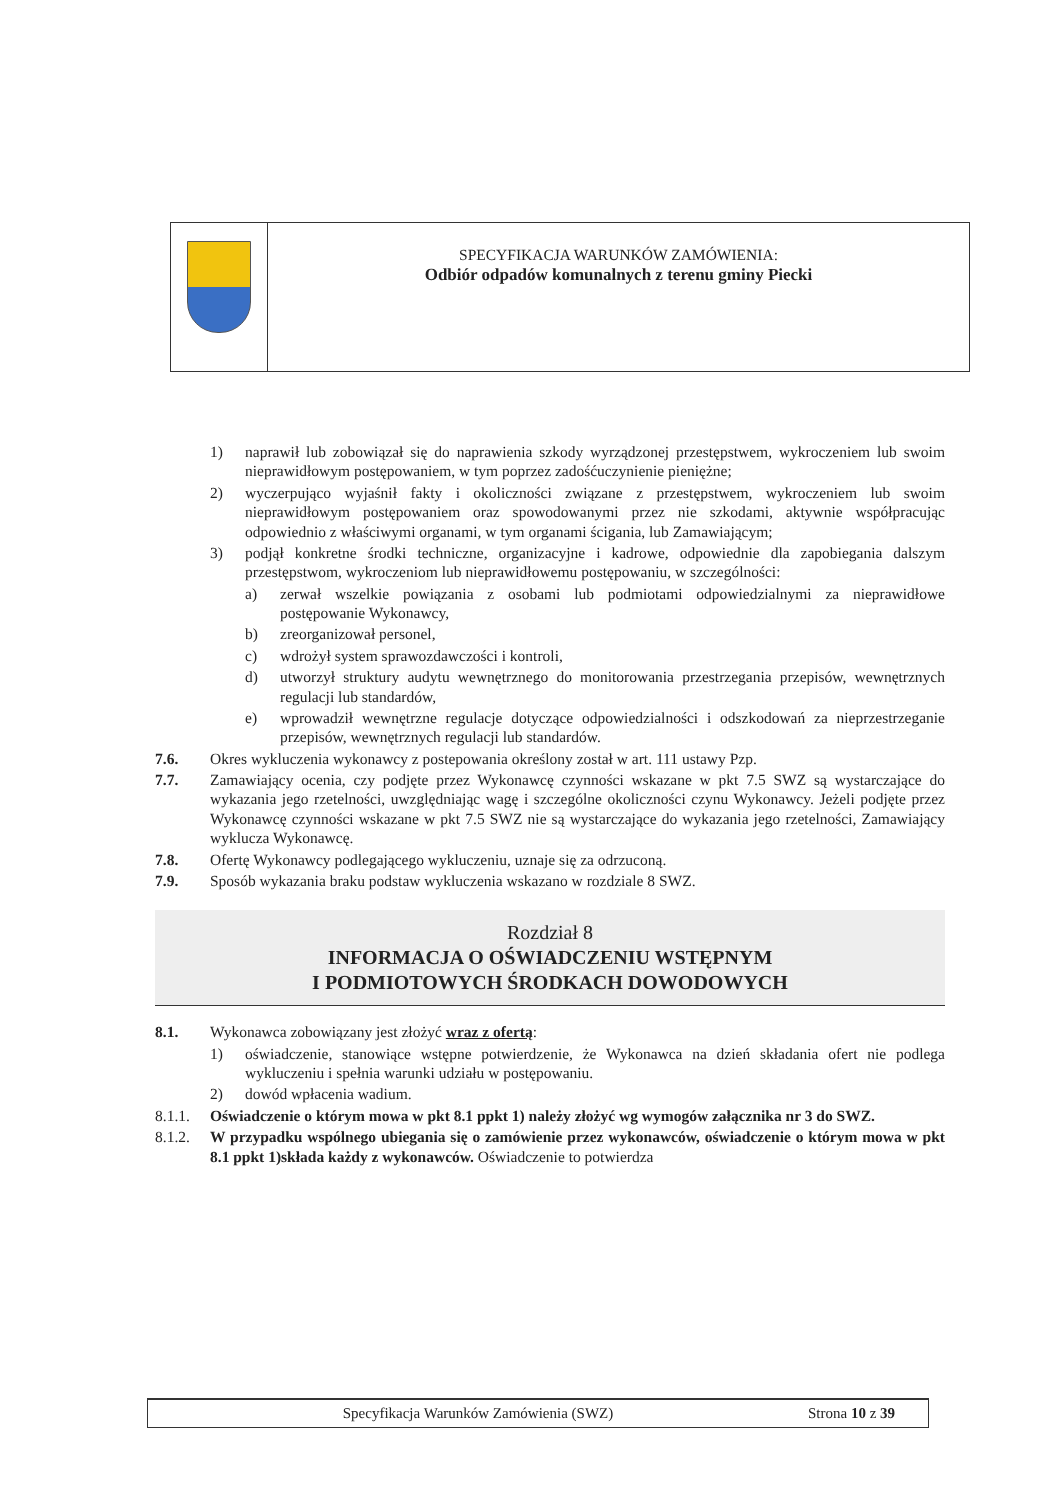SPECYFIKACJA WARUNKÓW ZAMÓWIENIA:
Odbiór odpadów komunalnych z terenu gminy Piecki
1) naprawił lub zobowiązał się do naprawienia szkody wyrządzonej przestępstwem, wykroczeniem lub swoim nieprawidłowym postępowaniem, w tym poprzez zadośćuczynienie pieniężne;
2) wyczerpująco wyjaśnił fakty i okoliczności związane z przestępstwem, wykroczeniem lub swoim nieprawidłowym postępowaniem oraz spowodowanymi przez nie szkodami, aktywnie współpracując odpowiednio z właściwymi organami, w tym organami ścigania, lub Zamawiającym;
3) podjął konkretne środki techniczne, organizacyjne i kadrowe, odpowiednie dla zapobiegania dalszym przestępstwom, wykroczeniom lub nieprawidłowemu postępowaniu, w szczególności:
a) zerwał wszelkie powiązania z osobami lub podmiotami odpowiedzialnymi za nieprawidłowe postępowanie Wykonawcy,
b) zreorganizował personel,
c) wdrożył system sprawozdawczości i kontroli,
d) utworzył struktury audytu wewnętrznego do monitorowania przestrzegania przepisów, wewnętrznych regulacji lub standardów,
e) wprowadził wewnętrzne regulacje dotyczące odpowiedzialności i odszkodowań za nieprzestrzeganie przepisów, wewnętrznych regulacji lub standardów.
7.6. Okres wykluczenia wykonawcy z postepowania określony został w art. 111 ustawy Pzp.
7.7. Zamawiający ocenia, czy podjęte przez Wykonawcę czynności wskazane w pkt 7.5 SWZ są wystarczające do wykazania jego rzetelności, uwzględniając wagę i szczególne okoliczności czynu Wykonawcy. Jeżeli podjęte przez Wykonawcę czynności wskazane w pkt 7.5 SWZ nie są wystarczające do wykazania jego rzetelności, Zamawiający wyklucza Wykonawcę.
7.8. Ofertę Wykonawcy podlegającego wykluczeniu, uznaje się za odrzuconą.
7.9. Sposób wykazania braku podstaw wykluczenia wskazano w rozdziale 8 SWZ.
Rozdział 8
INFORMACJA O OŚWIADCZENIU WSTĘPNYM
I PODMIOTOWYCH ŚRODKACH DOWODOWYCH
8.1. Wykonawca zobowiązany jest złożyć wraz z ofertą:
1) oświadczenie, stanowiące wstępne potwierdzenie, że Wykonawca na dzień składania ofert nie podlega wykluczeniu i spełnia warunki udziału w postępowaniu.
2) dowód wpłacenia wadium.
8.1.1. Oświadczenie o którym mowa w pkt 8.1 ppkt 1) należy złożyć wg wymogów załącznika nr 3 do SWZ.
8.1.2. W przypadku wspólnego ubiegania się o zamówienie przez wykonawców, oświadczenie o którym mowa w pkt 8.1 ppkt 1)składa każdy z wykonawców. Oświadczenie to potwierdza
Specyfikacja Warunków Zamówienia (SWZ) Strona 10 z 39